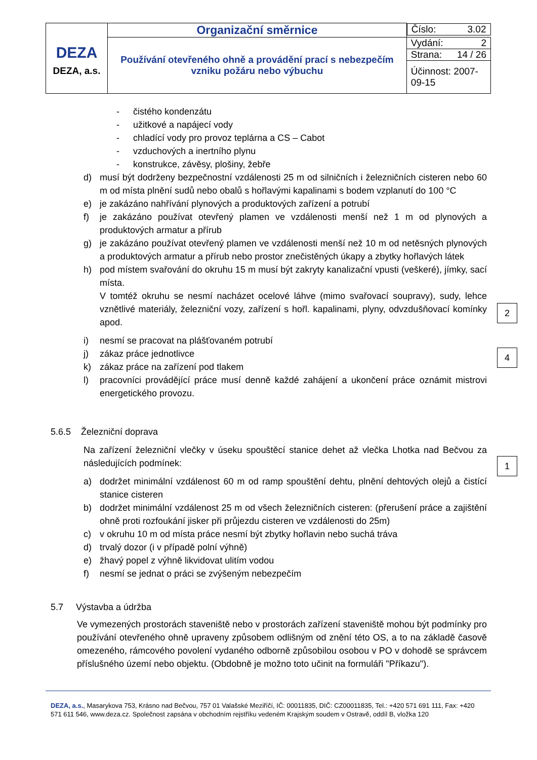| DEZA DEZA, a.s. | Organizační směrnice | Číslo: 3.02 |
| | Používání otevřeného ohně a provádění prací s nebezpečím vzniku požáru nebo výbuchu | Vydání: 2 |
| | | Strana: 14 / 26 |
| | | Účinnost: 2007-09-15 |
- čistého kondenzátu
- užitkové a napájecí vody
- chladící vody pro provoz teplárna a CS – Cabot
- vzduchových a inertního plynu
- konstrukce, závěsy, plošiny, žebře
d) musí být dodrženy bezpečnostní vzdálenosti 25 m od silničních i železničních cisteren nebo 60 m od místa plnění sudů nebo obalů s hořlavými kapalinami s bodem vzplanutí do 100 °C
e) je zakázáno nahřívání plynových a produktových zařízení a potrubí
f) je zakázáno používat otevřený plamen ve vzdálenosti menší než 1 m od plynových a produktových armatur a přírub
g) je zakázáno používat otevřený plamen ve vzdálenosti menší než 10 m od netěsných plynových a produktových armatur a přírub nebo prostor znečistěných úkapy a zbytky hořlavých látek
h) pod místem svařování do okruhu 15 m musí být zakryty kanalizační vpusti (veškeré), jímky, sací místa.
V tomtéž okruhu se nesmí nacházet ocelové láhve (mimo svařovací soupravy), sudy, lehce vznětlivé materiály, železniční vozy, zařízení s hořl. kapalinami, plyny, odvzdušňovací komínky apod.
2
4
i) nesmí se pracovat na plášťovaném potrubí
j) zákaz práce jednotlivce
k) zákaz práce na zařízení pod tlakem
l) pracovníci provádějící práce musí denně každé zahájení a ukončení práce oznámit mistrovi energetického provozu.
5.6.5 Železniční doprava
1
Na zařízení železniční vlečky v úseku spouštěcí stanice dehet až vlečka Lhotka nad Bečvou za následujících podmínek:
a) dodržet minimální vzdálenost 60 m od ramp spouštění dehtu, plnění dehtových olejů a čistící stanice cisteren
b) dodržet minimální vzdálenost 25 m od všech železničních cisteren: (přerušení práce a zajištění ohně proti rozfoukání jisker při průjezdu cisteren ve vzdálenosti do 25m)
c) v okruhu 10 m od místa práce nesmí být zbytky hořlavin nebo suchá tráva
d) trvalý dozor (i v případě polní výhně)
e) žhavý popel z výhně likvidovat ulitím vodou
f) nesmí se jednat o práci se zvýšeným nebezpečím
5.7 Výstavba a údržba
Ve vymezených prostorách staveniště nebo v prostorách zařízení staveniště mohou být podmínky pro používání otevřeného ohně upraveny způsobem odlišným od znění této OS, a to na základě časově omezeného, rámcového povolení vydaného odborně způsobilou osobou v PO v dohodě se správcem příslušného území nebo objektu. (Obdobně je možno toto učinit na formuláři "Příkazu").
DEZA, a.s., Masarykova 753, Krásno nad Bečvou, 757 01 Valašské Meziříčí, IČ: 00011835, DIČ: CZ00011835, Tel.: +420 571 691 111, Fax: +420 571 611 546, www.deza.cz. Společnost zapsána v obchodním rejstříku vedeném Krajským soudem v Ostravě, oddíl B, vložka 120